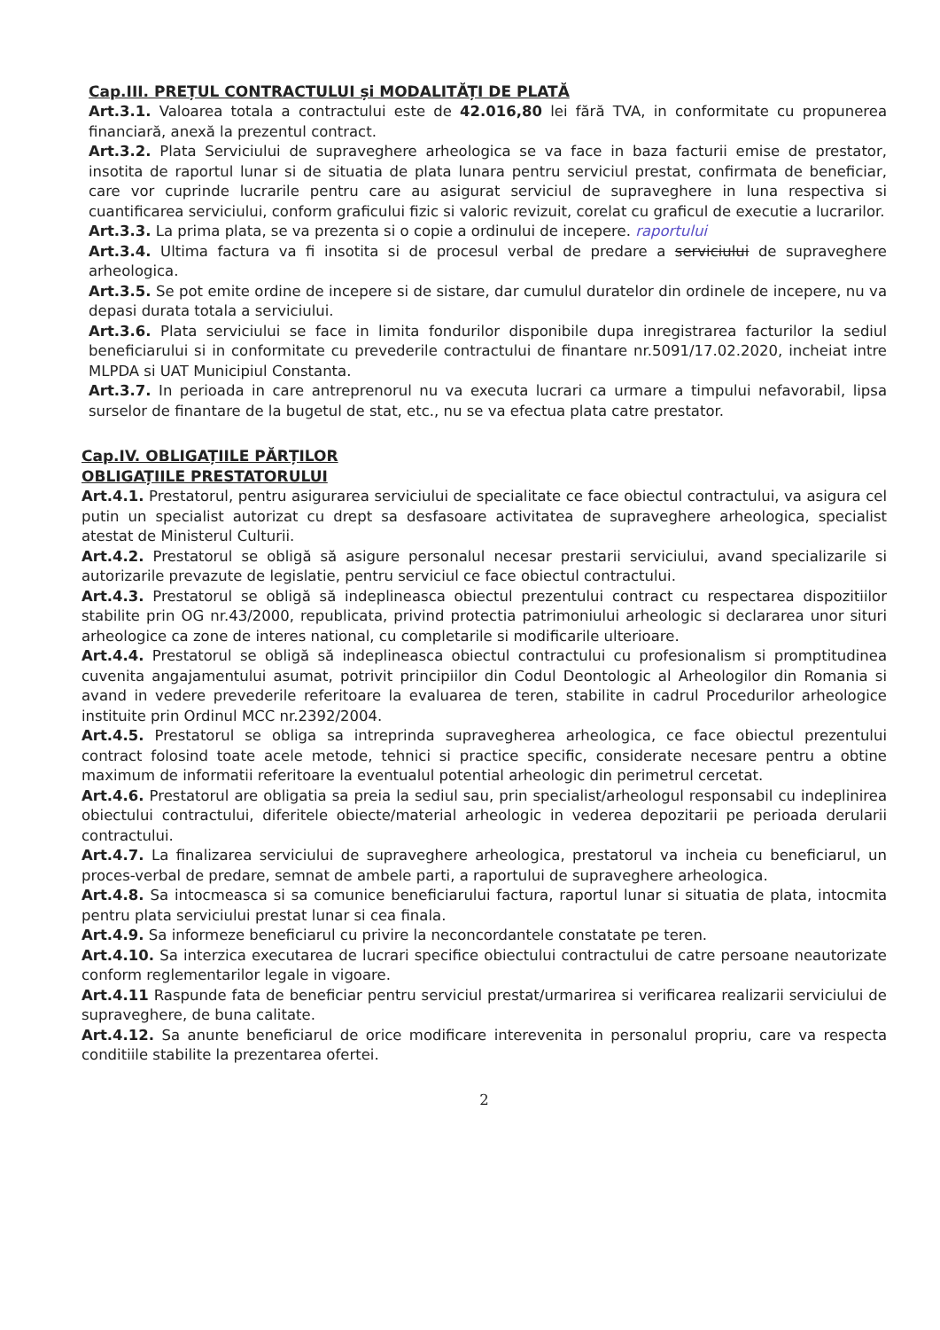Cap.III. PREȚUL CONTRACTULUI și MODALITĂȚI DE PLATĂ
Art.3.1. Valoarea totala a contractului este de 42.016,80 lei fără TVA, in conformitate cu propunerea financiară, anexă la prezentul contract.
Art.3.2. Plata Serviciului de supraveghere arheologica se va face in baza facturii emise de prestator, insotita de raportul lunar si de situatia de plata lunara pentru serviciul prestat, confirmata de beneficiar, care vor cuprinde lucrarile pentru care au asigurat serviciul de supraveghere in luna respectiva si cuantificarea serviciului, conform graficului fizic si valoric revizuit, corelat cu graficul de executie a lucrarilor.
Art.3.3. La prima plata, se va prezenta si o copie a ordinului de incepere. raportului
Art.3.4. Ultima factura va fi insotita si de procesul verbal de predare a serviciului de supraveghere arheologica.
Art.3.5. Se pot emite ordine de incepere si de sistare, dar cumulul duratelor din ordinele de incepere, nu va depasi durata totala a serviciului.
Art.3.6. Plata serviciului se face in limita fondurilor disponibile dupa inregistrarea facturilor la sediul beneficiarului si in conformitate cu prevederile contractului de finantare nr.5091/17.02.2020, incheiat intre MLPDA si UAT Municipiul Constanta.
Art.3.7. In perioada in care antreprenorul nu va executa lucrari ca urmare a timpului nefavorabil, lipsa surselor de finantare de la bugetul de stat, etc., nu se va efectua plata catre prestator.
Cap.IV. OBLIGAȚIILE PĂRȚILOR
OBLIGAȚIILE PRESTATORULUI
Art.4.1. Prestatorul, pentru asigurarea serviciului de specialitate ce face obiectul contractului, va asigura cel putin un specialist autorizat cu drept sa desfasoare activitatea de supraveghere arheologica, specialist atestat de Ministerul Culturii.
Art.4.2. Prestatorul se obligă să asigure personalul necesar prestarii serviciului, avand specializarile si autorizarile prevazute de legislatie, pentru serviciul ce face obiectul contractului.
Art.4.3. Prestatorul se obligă să indeplineasca obiectul prezentului contract cu respectarea dispozitiilor stabilite prin OG nr.43/2000, republicata, privind protectia patrimoniului arheologic si declararea unor situri arheologice ca zone de interes national, cu completarile si modificarile ulterioare.
Art.4.4. Prestatorul se obligă să indeplineasca obiectul contractului cu profesionalism si promptitudinea cuvenita angajamentului asumat, potrivit principiilor din Codul Deontologic al Arheologilor din Romania si avand in vedere prevederile referitoare la evaluarea de teren, stabilite in cadrul Procedurilor arheologice instituite prin Ordinul MCC nr.2392/2004.
Art.4.5. Prestatorul se obliga sa intreprinda supravegherea arheologica, ce face obiectul prezentului contract folosind toate acele metode, tehnici si practice specific, considerate necesare pentru a obtine maximum de informatii referitoare la eventualul potential arheologic din perimetrul cercetat.
Art.4.6. Prestatorul are obligatia sa preia la sediul sau, prin specialist/arheologul responsabil cu indeplinirea obiectului contractului, diferitele obiecte/material arheologic in vederea depozitarii pe perioada derularii contractului.
Art.4.7. La finalizarea serviciului de supraveghere arheologica, prestatorul va incheia cu beneficiarul, un proces-verbal de predare, semnat de ambele parti, a raportului de supraveghere arheologica.
Art.4.8. Sa intocmeasca si sa comunice beneficiarului factura, raportul lunar si situatia de plata, intocmita pentru plata serviciului prestat lunar si cea finala.
Art.4.9. Sa informeze beneficiarul cu privire la neconcordantele constatate pe teren.
Art.4.10. Sa interzica executarea de lucrari specifice obiectului contractului de catre persoane neautorizate conform reglementarilor legale in vigoare.
Art.4.11 Raspunde fata de beneficiar pentru serviciul prestat/urmarirea si verificarea realizarii serviciului de supraveghere, de buna calitate.
Art.4.12. Sa anunte beneficiarul de orice modificare interevenita in personalul propriu, care va respecta conditiile stabilite la prezentarea ofertei.
2